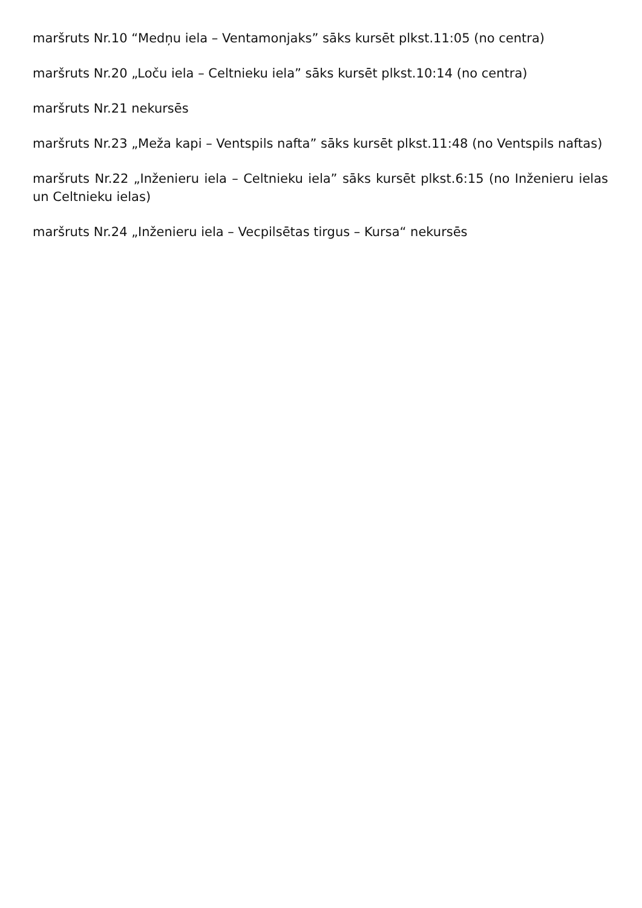maršruts Nr.10 “Medņu iela – Ventamonjaks” sāks kursēt plkst.11:05 (no centra)
maršruts Nr.20 „Loču iela – Celtnieku iela” sāks kursēt plkst.10:14 (no centra)
maršruts Nr.21 nekursēs
maršruts Nr.23 „Meža kapi – Ventspils nafta” sāks kursēt plkst.11:48 (no Ventspils naftas)
maršruts Nr.22 „Inženieru iela – Celtnieku iela” sāks kursēt plkst.6:15 (no Inženieru ielas un Celtnieku ielas)
maršruts Nr.24 „Inženieru iela – Vecpilsētas tirgus – Kursa“ nekursēs